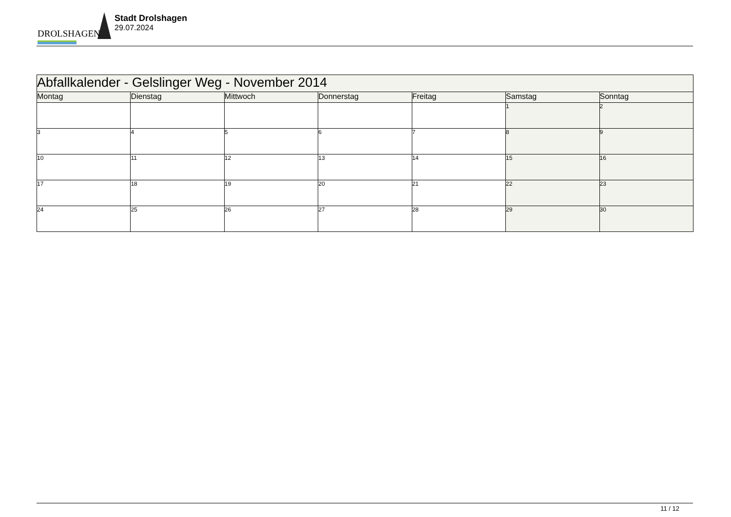DROLSHAGEN
Stadt Drolshagen
29.07.2024
| Abfallkalender - Gelslinger Weg - November 2014 | | | | | | |
| Montag | Dienstag | Mittwoch | Donnerstag | Freitag | Samstag | Sonntag |
| | | | | | 1 | 2 |
| 3 | 4 | 5 | 6 | 7 | 8 | 9 |
| 10 | 11 | 12 | 13 | 14 | 15 | 16 |
| 17 | 18 | 19 | 20 | 21 | 22 | 23 |
| 24 | 25 | 26 | 27 | 28 | 29 | 30 |
11 / 12